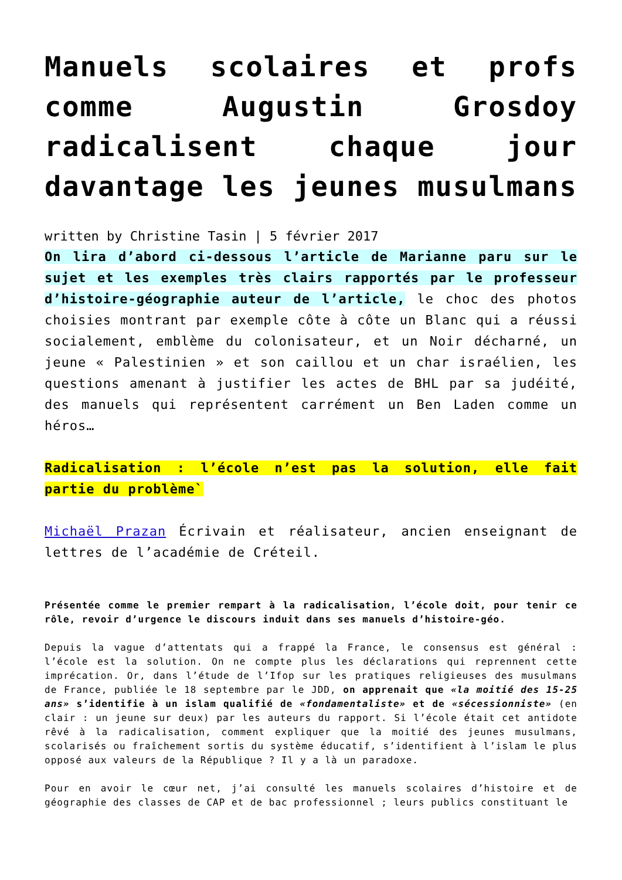Manuels scolaires et profs comme Augustin Grosdoy radicalisent chaque jour davantage les jeunes musulmans
written by Christine Tasin | 5 février 2017
On lira d’abord ci-dessous l’article de Marianne paru sur le sujet et les exemples très clairs rapportés par le professeur d’histoire-géographie auteur de l’article, le choc des photos choisies montrant par exemple côte à côte un Blanc qui a réussi socialement, emblème du colonisateur, et un Noir décharné, un jeune « Palestinien » et son caillou et un char israélien, les questions amenant à justifier les actes de BHL par sa judéité, des manuels qui représentent carrément un Ben Laden comme un héros…
Radicalisation : l’école n’est pas la solution, elle fait partie du problème`
Michaël Prazan Écrivain et réalisateur, ancien enseignant de lettres de l’académie de Créteil.
Présentée comme le premier rempart à la radicalisation, l’école doit, pour tenir ce rôle, revoir d’urgence le discours induit dans ses manuels d’histoire-géo.
Depuis la vague d’attentats qui a frappé la France, le consensus est général : l’école est la solution. On ne compte plus les déclarations qui reprennent cette imprécation. Or, dans l’étude de l’Ifop sur les pratiques religieuses des musulmans de France, publiée le 18 septembre par le JDD, on apprenait que «la moitié des 15-25 ans» s’identifie à un islam qualifié de «fondamentaliste» et de «sécessionniste» (en clair : un jeune sur deux) par les auteurs du rapport. Si l’école était cet antidote rêvé à la radicalisation, comment expliquer que la moitié des jeunes musulmans, scolarisés ou fraîchement sortis du système éducatif, s’identifient à l’islam le plus opposé aux valeurs de la République ? Il y a là un paradoxe.
Pour en avoir le cœur net, j’ai consulté les manuels scolaires d’histoire et de géographie des classes de CAP et de bac professionnel ; leurs publics constituant le